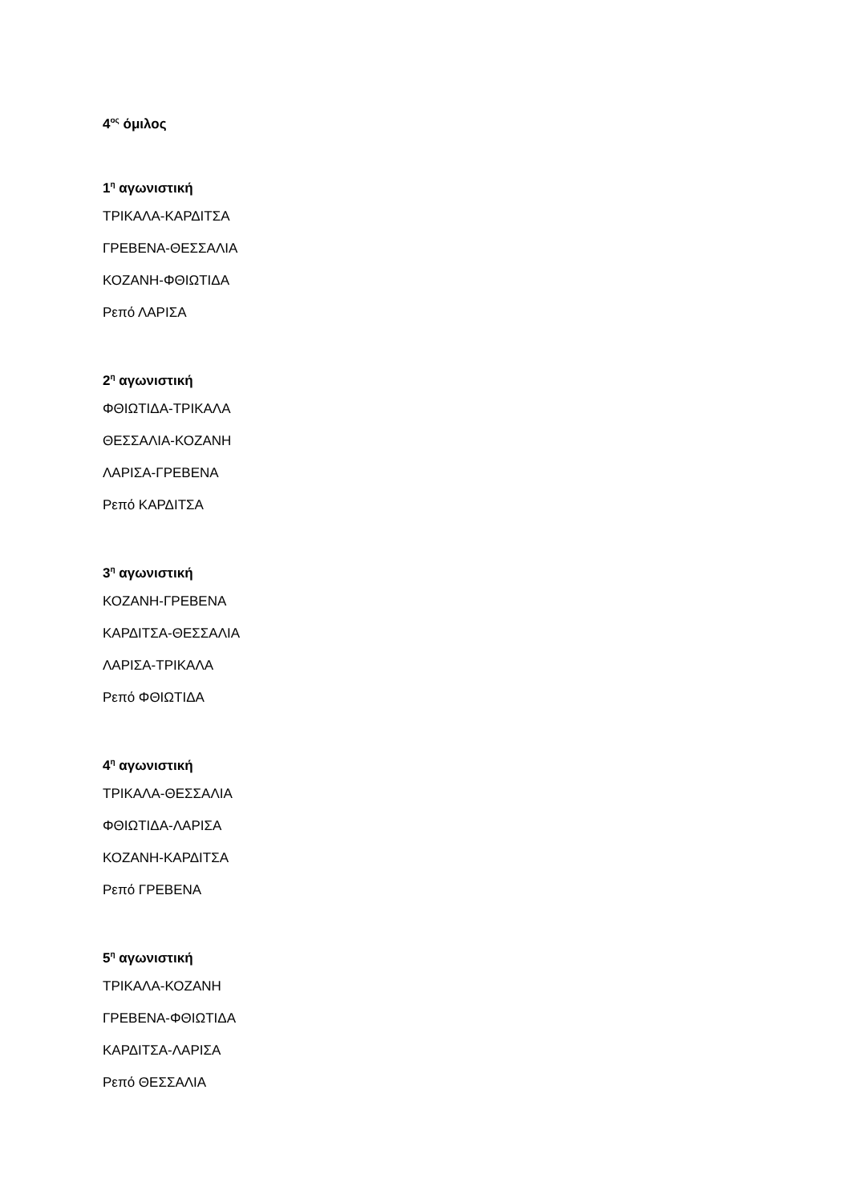4<sup>ος</sup> όμιλος
1<sup>η</sup> αγωνιστική
ΤΡΙΚΑΛΑ-ΚΑΡΔΙΤΣΑ
ΓΡΕΒΕΝΑ-ΘΕΣΣΑΛΙΑ
ΚΟΖΑΝΗ-ΦΘΙΩΤΙΔΑ
Ρεπό ΛΑΡΙΣΑ
2<sup>η</sup> αγωνιστική
ΦΘΙΩΤΙΔΑ-ΤΡΙΚΑΛΑ
ΘΕΣΣΑΛΙΑ-ΚΟΖΑΝΗ
ΛΑΡΙΣΑ-ΓΡΕΒΕΝΑ
Ρεπό ΚΑΡΔΙΤΣΑ
3<sup>η</sup> αγωνιστική
ΚΟΖΑΝΗ-ΓΡΕΒΕΝΑ
ΚΑΡΔΙΤΣΑ-ΘΕΣΣΑΛΙΑ
ΛΑΡΙΣΑ-ΤΡΙΚΑΛΑ
Ρεπό ΦΘΙΩΤΙΔΑ
4<sup>η</sup> αγωνιστική
ΤΡΙΚΑΛΑ-ΘΕΣΣΑΛΙΑ
ΦΘΙΩΤΙΔΑ-ΛΑΡΙΣΑ
ΚΟΖΑΝΗ-ΚΑΡΔΙΤΣΑ
Ρεπό ΓΡΕΒΕΝΑ
5<sup>η</sup> αγωνιστική
ΤΡΙΚΑΛΑ-ΚΟΖΑΝΗ
ΓΡΕΒΕΝΑ-ΦΘΙΩΤΙΔΑ
ΚΑΡΔΙΤΣΑ-ΛΑΡΙΣΑ
Ρεπό ΘΕΣΣΑΛΙΑ